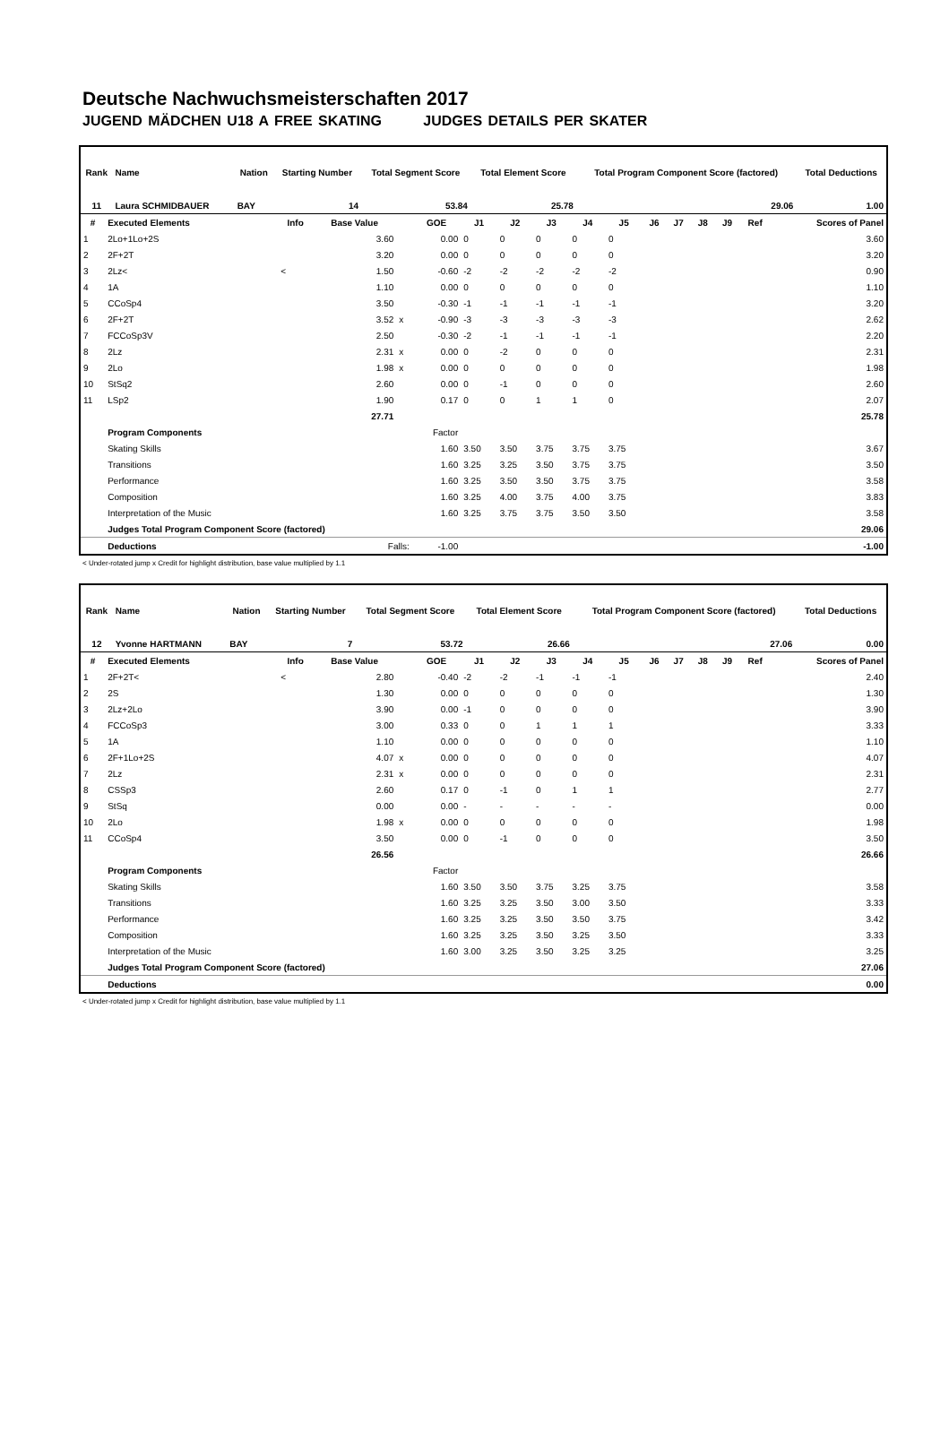Deutsche Nachwuchsmeisterschaften 2017
JUGEND MÄDCHEN U18 A FREE SKATING JUDGES DETAILS PER SKATER
| Rank | Name | | Nation | Starting Number | Total Segment Score | Total Element Score | Total Program Component Score (factored) | Total Deductions |
| --- | --- | --- | --- | --- | --- | --- | --- | --- |
| 11 | Laura SCHMIDBAUER | | BAY | 14 | 53.84 | 25.78 | 29.06 | 1.00 |
| # | Executed Elements | Info | Base Value | | GOE | J1 | J2 | J3 | J4 | J5 | J6 | J7 | J8 | J9 | Ref | Scores of Panel |
| --- | --- | --- | --- | --- | --- | --- | --- | --- | --- | --- | --- | --- | --- | --- | --- | --- |
| 1 | 2Lo+1Lo+2S | | 3.60 | | 0.00 | 0 | 0 | 0 | 0 | 0 | | | | | | 3.60 |
| 2 | 2F+2T | | 3.20 | | 0.00 | 0 | 0 | 0 | 0 | 0 | | | | | | 3.20 |
| 3 | 2Lz< | < | 1.50 | | -0.60 | -2 | -2 | -2 | -2 | -2 | | | | | | 0.90 |
| 4 | 1A | | 1.10 | | 0.00 | 0 | 0 | 0 | 0 | 0 | | | | | | 1.10 |
| 5 | CCoSp4 | | 3.50 | | -0.30 | -1 | -1 | -1 | -1 | -1 | | | | | | 3.20 |
| 6 | 2F+2T | | 3.52 | x | -0.90 | -3 | -3 | -3 | -3 | -3 | | | | | | 2.62 |
| 7 | FCCoSp3V | | 2.50 | | -0.30 | -2 | -1 | -1 | -1 | -1 | | | | | | 2.20 |
| 8 | 2Lz | | 2.31 | x | 0.00 | 0 | -2 | 0 | 0 | 0 | | | | | | 2.31 |
| 9 | 2Lo | | 1.98 | x | 0.00 | 0 | 0 | 0 | 0 | 0 | | | | | | 1.98 |
| 10 | StSq2 | | 2.60 | | 0.00 | 0 | -1 | 0 | 0 | 0 | | | | | | 2.60 |
| 11 | LSp2 | | 1.90 | | 0.17 | 0 | 0 | 1 | 1 | 0 | | | | | | 2.07 |
| | | | 27.71 | | | | | | | | | | | | | 25.78 |
| | Program Components | | | | Factor | | | | | | | | | | | |
| | Skating Skills | | | | 1.60 | 3.50 | 3.50 | 3.75 | 3.75 | 3.75 | | | | | | 3.67 |
| | Transitions | | | | 1.60 | 3.25 | 3.25 | 3.50 | 3.75 | 3.75 | | | | | | 3.50 |
| | Performance | | | | 1.60 | 3.25 | 3.50 | 3.50 | 3.75 | 3.75 | | | | | | 3.58 |
| | Composition | | | | 1.60 | 3.25 | 4.00 | 3.75 | 4.00 | 3.75 | | | | | | 3.83 |
| | Interpretation of the Music | | | | 1.60 | 3.25 | 3.75 | 3.75 | 3.50 | 3.50 | | | | | | 3.58 |
| | Judges Total Program Component Score (factored) | | | | | | | | | | | | | | | 29.06 |
| | Deductions | Falls: | | | -1.00 | | | | | | | | | | | -1.00 |
< Under-rotated jump x Credit for highlight distribution, base value multiplied by 1.1
| Rank | Name | | Nation | Starting Number | Total Segment Score | Total Element Score | Total Program Component Score (factored) | Total Deductions |
| --- | --- | --- | --- | --- | --- | --- | --- | --- |
| 12 | Yvonne HARTMANN | | BAY | 7 | 53.72 | 26.66 | 27.06 | 0.00 |
| # | Executed Elements | Info | Base Value | | GOE | J1 | J2 | J3 | J4 | J5 | J6 | J7 | J8 | J9 | Ref | Scores of Panel |
| --- | --- | --- | --- | --- | --- | --- | --- | --- | --- | --- | --- | --- | --- | --- | --- | --- |
| 1 | 2F+2T< | < | 2.80 | | -0.40 | -2 | -2 | -1 | -1 | -1 | | | | | | 2.40 |
| 2 | 2S | | 1.30 | | 0.00 | 0 | 0 | 0 | 0 | 0 | | | | | | 1.30 |
| 3 | 2Lz+2Lo | | 3.90 | | 0.00 | -1 | 0 | 0 | 0 | 0 | | | | | | 3.90 |
| 4 | FCCoSp3 | | 3.00 | | 0.33 | 0 | 0 | 1 | 1 | 1 | | | | | | 3.33 |
| 5 | 1A | | 1.10 | | 0.00 | 0 | 0 | 0 | 0 | 0 | | | | | | 1.10 |
| 6 | 2F+1Lo+2S | | 4.07 | x | 0.00 | 0 | 0 | 0 | 0 | 0 | | | | | | 4.07 |
| 7 | 2Lz | | 2.31 | x | 0.00 | 0 | 0 | 0 | 0 | 0 | | | | | | 2.31 |
| 8 | CSSp3 | | 2.60 | | 0.17 | 0 | -1 | 0 | 1 | 1 | | | | | | 2.77 |
| 9 | StSq | | 0.00 | | 0.00 | - | - | - | - | - | | | | | | 0.00 |
| 10 | 2Lo | | 1.98 | x | 0.00 | 0 | 0 | 0 | 0 | 0 | | | | | | 1.98 |
| 11 | CCoSp4 | | 3.50 | | 0.00 | 0 | -1 | 0 | 0 | 0 | | | | | | 3.50 |
| | | | 26.56 | | | | | | | | | | | | | 26.66 |
| | Program Components | | | | Factor | | | | | | | | | | | |
| | Skating Skills | | | | 1.60 | 3.50 | 3.50 | 3.75 | 3.25 | 3.75 | | | | | | 3.58 |
| | Transitions | | | | 1.60 | 3.25 | 3.25 | 3.50 | 3.00 | 3.50 | | | | | | 3.33 |
| | Performance | | | | 1.60 | 3.25 | 3.25 | 3.50 | 3.50 | 3.75 | | | | | | 3.42 |
| | Composition | | | | 1.60 | 3.25 | 3.25 | 3.50 | 3.25 | 3.50 | | | | | | 3.33 |
| | Interpretation of the Music | | | | 1.60 | 3.00 | 3.25 | 3.50 | 3.25 | 3.25 | | | | | | 3.25 |
| | Judges Total Program Component Score (factored) | | | | | | | | | | | | | | | 27.06 |
| | Deductions | | | | | | | | | | | | | | | 0.00 |
< Under-rotated jump x Credit for highlight distribution, base value multiplied by 1.1